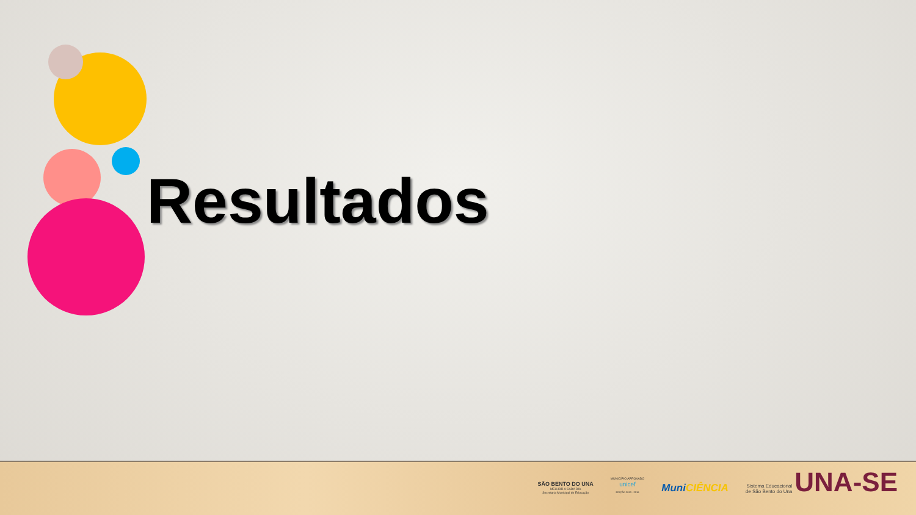Resultados
SÃO BENTO DO UNA
MELHOR A CADA DIA
Secretaria Municipal de Educação
MUNICÍPIO APROVADO
unicef
EDIÇÃO 2013 - 2016
MuniCIÊNCIA
Sistema Educacional
de São Bento do Una
UNA-SE